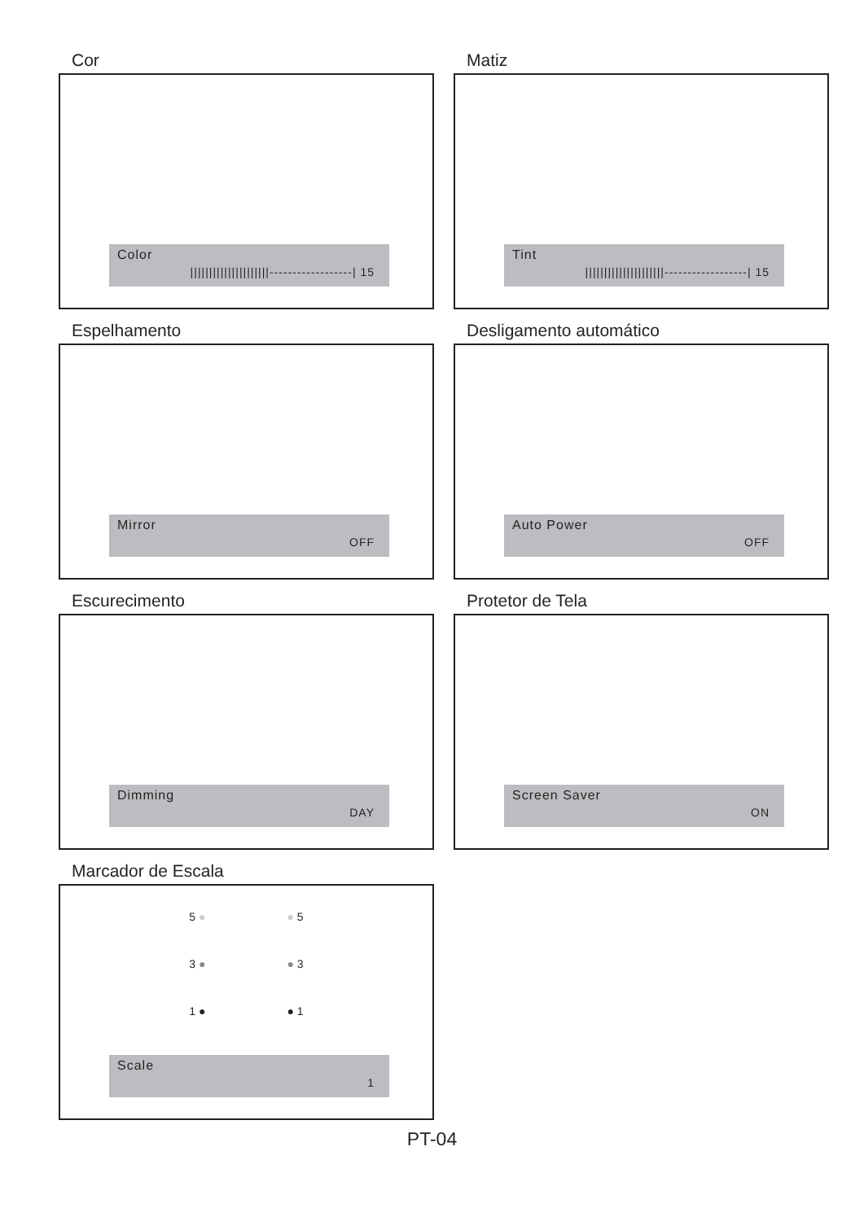Cor
Color
|||||||||||||||||||||------------------| 15
Matiz
Tint
|||||||||||||||||||||------------------| 15
Espelhamento
Mirror
OFF
Desligamento automático
Auto Power
OFF
Escurecimento
Dimming
DAY
Protetor de Tela
Screen Saver
ON
Marcador de Escala
5 ● ● 5
3 ● ● 3
1 ● ● 1
Scale
1
PT-04